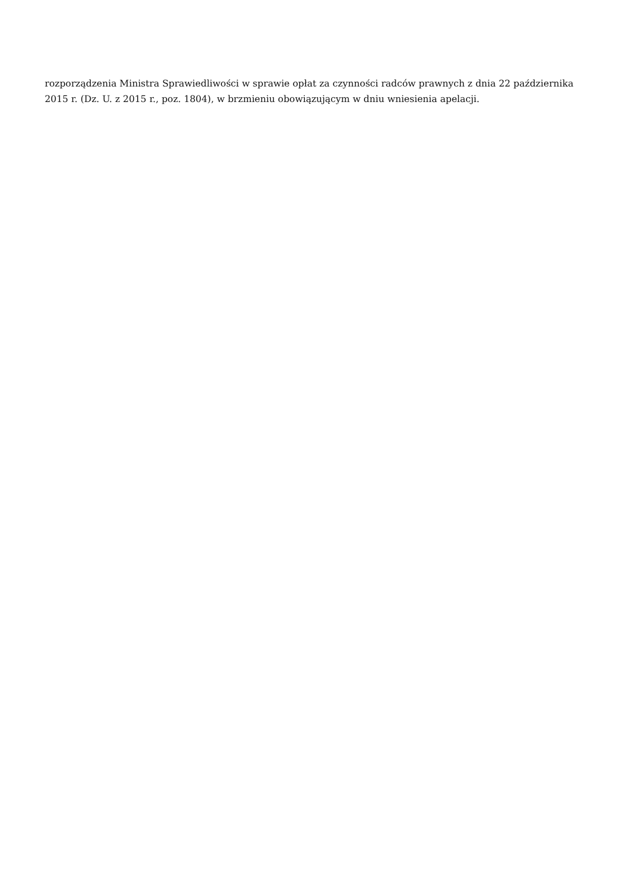rozporządzenia Ministra Sprawiedliwości w sprawie opłat za czynności radców prawnych z dnia 22 października 2015 r. (Dz. U. z 2015 r., poz. 1804), w brzmieniu obowiązującym w dniu wniesienia apelacji.